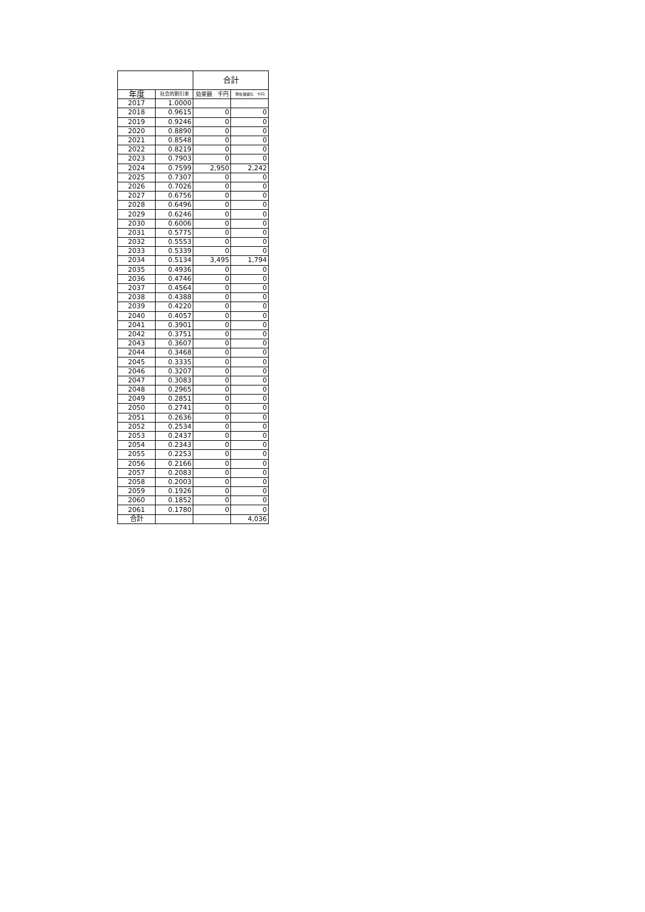| | | 合計 | |
| --- | --- | --- | --- |
| 年度 | 社会的割引率 | 効果額 千円 | 現在価値化 千円 |
| 2017 | 1.0000 | | |
| 2018 | 0.9615 | 0 | 0 |
| 2019 | 0.9246 | 0 | 0 |
| 2020 | 0.8890 | 0 | 0 |
| 2021 | 0.8548 | 0 | 0 |
| 2022 | 0.8219 | 0 | 0 |
| 2023 | 0.7903 | 0 | 0 |
| 2024 | 0.7599 | 2,950 | 2,242 |
| 2025 | 0.7307 | 0 | 0 |
| 2026 | 0.7026 | 0 | 0 |
| 2027 | 0.6756 | 0 | 0 |
| 2028 | 0.6496 | 0 | 0 |
| 2029 | 0.6246 | 0 | 0 |
| 2030 | 0.6006 | 0 | 0 |
| 2031 | 0.5775 | 0 | 0 |
| 2032 | 0.5553 | 0 | 0 |
| 2033 | 0.5339 | 0 | 0 |
| 2034 | 0.5134 | 3,495 | 1,794 |
| 2035 | 0.4936 | 0 | 0 |
| 2036 | 0.4746 | 0 | 0 |
| 2037 | 0.4564 | 0 | 0 |
| 2038 | 0.4388 | 0 | 0 |
| 2039 | 0.4220 | 0 | 0 |
| 2040 | 0.4057 | 0 | 0 |
| 2041 | 0.3901 | 0 | 0 |
| 2042 | 0.3751 | 0 | 0 |
| 2043 | 0.3607 | 0 | 0 |
| 2044 | 0.3468 | 0 | 0 |
| 2045 | 0.3335 | 0 | 0 |
| 2046 | 0.3207 | 0 | 0 |
| 2047 | 0.3083 | 0 | 0 |
| 2048 | 0.2965 | 0 | 0 |
| 2049 | 0.2851 | 0 | 0 |
| 2050 | 0.2741 | 0 | 0 |
| 2051 | 0.2636 | 0 | 0 |
| 2052 | 0.2534 | 0 | 0 |
| 2053 | 0.2437 | 0 | 0 |
| 2054 | 0.2343 | 0 | 0 |
| 2055 | 0.2253 | 0 | 0 |
| 2056 | 0.2166 | 0 | 0 |
| 2057 | 0.2083 | 0 | 0 |
| 2058 | 0.2003 | 0 | 0 |
| 2059 | 0.1926 | 0 | 0 |
| 2060 | 0.1852 | 0 | 0 |
| 2061 | 0.1780 | 0 | 0 |
| 合計 | | | 4,036 |